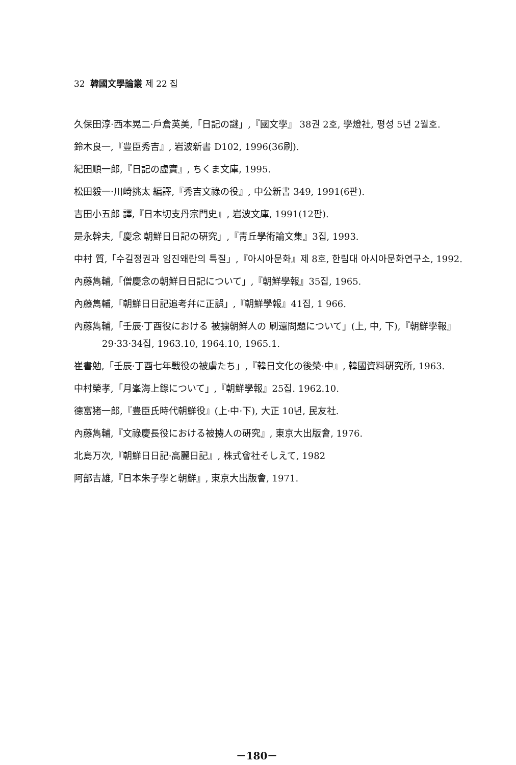32 韓國文學論叢 제 22 집
久保田淳·西本晃二·戶倉英美,「日記の謎」,『國文學』 38권 2호, 學燈社, 평성 5년 2월호.
鈴木良一,『豊臣秀吉』, 岩波新書 D102, 1996(36刷).
紀田順一郎,『日記の虛實』, ちくま文庫, 1995.
松田毅一·川崎挑太 編譯,『秀吉文祿の役』, 中公新書 349, 1991(6판).
吉田小五郎 譯,『日本切支丹宗門史』, 岩波文庫, 1991(12판).
是永幹夫,「慶念 朝鮮日日記の硏究」,『靑丘學術論文集』3집, 1993.
中村 質,「수길정권과 임진왜란의 특질」,『아시아문화』제 8호, 한림대 아시아문화연구소, 1992.
內藤雋輔,「僧慶念の朝鮮日日記について」,『朝鮮學報』35집, 1965.
內藤雋輔,「朝鮮日日記追考幷に正誤」,『朝鮮學報』41집, 1 966.
內藤雋輔,「壬辰·丁酉役における 被擄朝鮮人の 刷還問題について」(上, 中, 下),『朝鮮學報』29·33·34집, 1963.10, 1964.10, 1965.1.
崔書勉,「壬辰·丁酉七年戰役の被虜たち」,『韓日文化の後榮·中』, 韓國資料硏究所, 1963.
中村榮孝,「月峯海上錄について」,『朝鮮學報』25집. 1962.10.
德富猪一郎,『豊臣氏時代朝鮮役』(上·中·下), 大正 10년, 民友社.
內藤雋輔,『文祿慶長役における被擄人の硏究』, 東京大出版會, 1976.
北島万次,『朝鮮日日記·高麗日記』, 株式會社そしえて, 1982
阿部吉雄,『日本朱子學と朝鮮』, 東京大出版會, 1971.
－180－